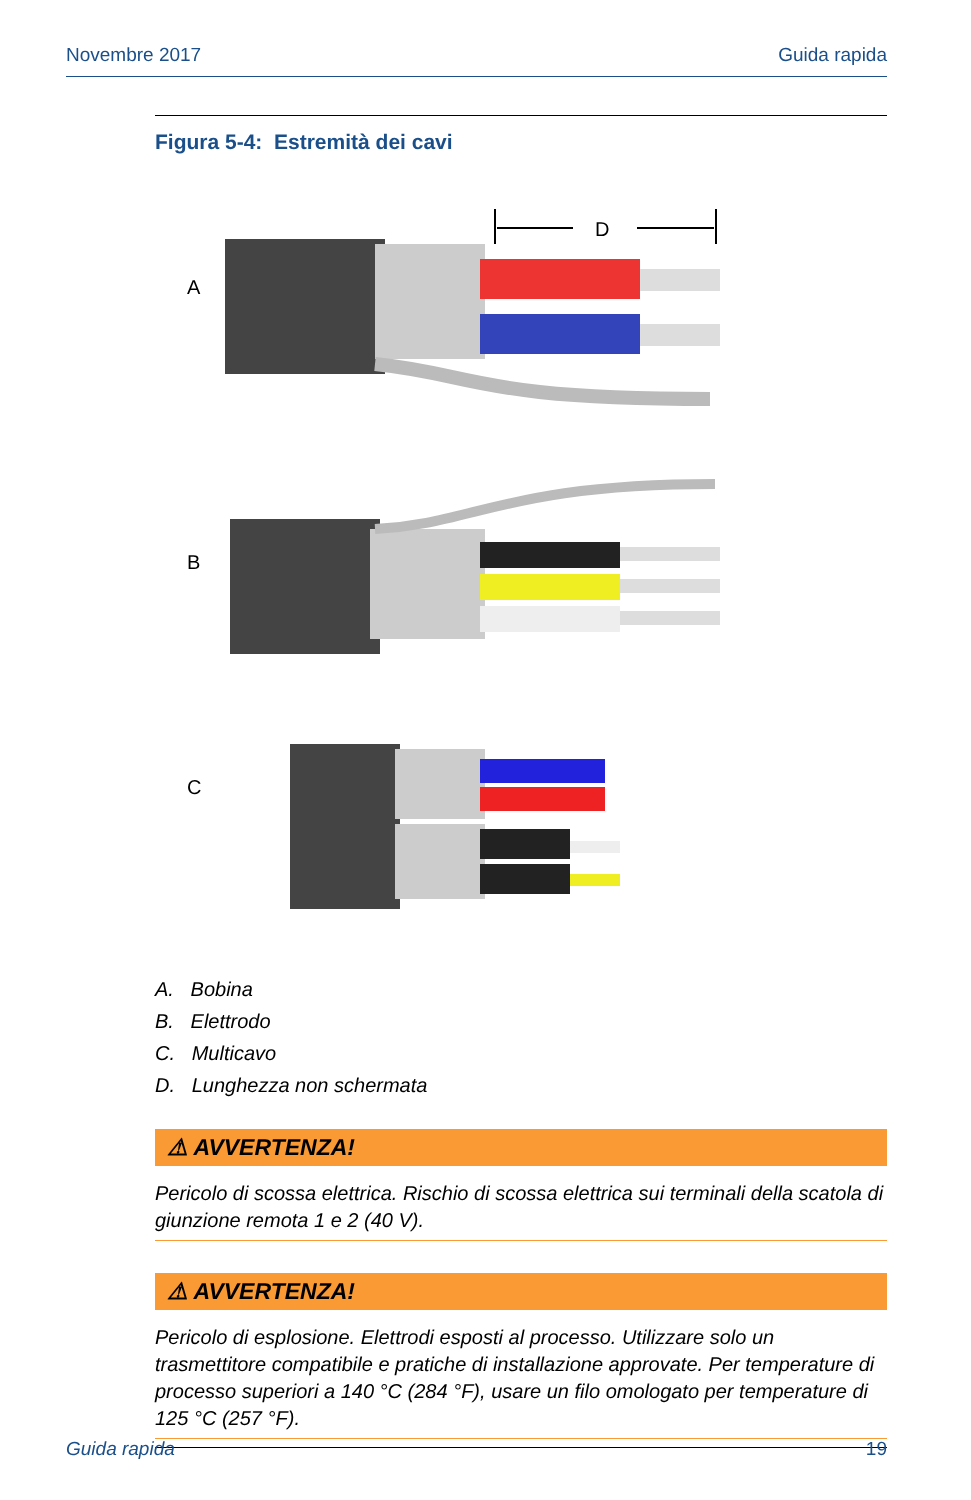Novembre 2017 Guida rapida
Figura 5-4: Estremità dei cavi
A
B
C
D
A. Bobina
B. Elettrodo
C. Multicavo
D. Lunghezza non schermata
⚠ AVVERTENZA!
Pericolo di scossa elettrica. Rischio di scossa elettrica sui terminali della scatola di giunzione remota 1 e 2 (40 V).
⚠ AVVERTENZA!
Pericolo di esplosione. Elettrodi esposti al processo. Utilizzare solo un trasmettitore compatibile e pratiche di installazione approvate. Per temperature di processo superiori a 140 °C (284 °F), usare un filo omologato per temperature di 125 °C (257 °F).
Guida rapida 19